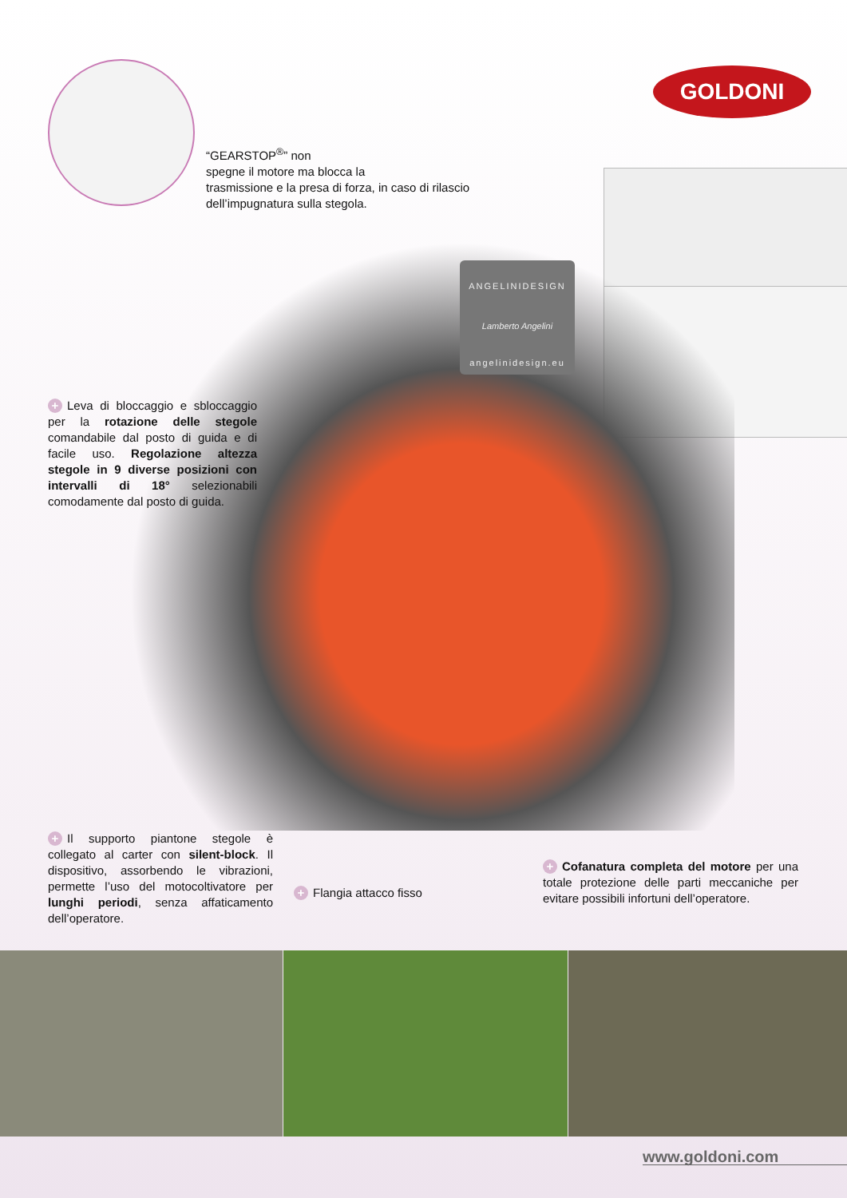GOLDONI
“GEARSTOP<sup>®</sup>” non
spegne il motore ma blocca la
trasmissione e la presa di forza, in caso di rilascio dell’impugnatura sulla stegola.
ANGELINIDESIGN
Lamberto Angelini
angelinidesign.eu
+ Leva di bloccaggio e sbloccaggio per la rotazione delle stegole comandabile dal posto di guida e di facile uso. Regolazione altezza stegole in 9 diverse posizioni con intervalli di 18° selezionabili comodamente dal posto di guida.
+ Il supporto piantone stegole è collegato al carter con silent-block. Il dispositivo, assorbendo le vibrazioni, permette l’uso del motocoltivatore per lunghi periodi, senza affaticamento dell’operatore.
+ Flangia attacco fisso
+ Cofanatura completa del motore per una totale protezione delle parti meccaniche per evitare possibili infortuni dell’operatore.
www.goldoni.com